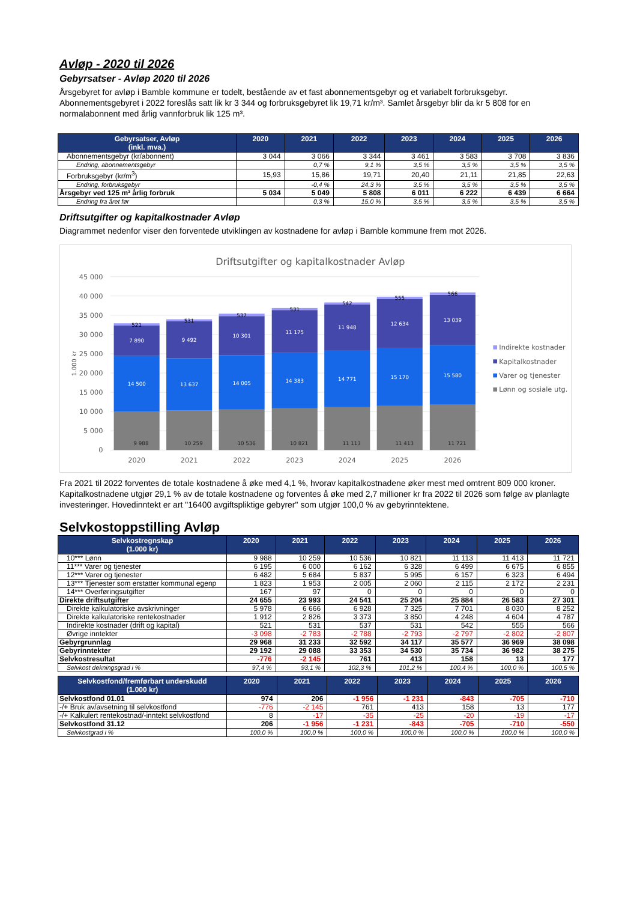Avløp - 2020 til 2026
Gebyrsatser - Avløp 2020 til 2026
Årsgebyret for avløp i Bamble kommune er todelt, bestående av et fast abonnementsgebyr og et variabelt forbruksgebyr. Abonnementsgebyret i 2022 foreslås satt lik kr 3 344 og forbruksgebyret lik 19,71 kr/m³. Samlet årsgebyr blir da kr 5 808 for en normalabonnent med årlig vannforbruk lik 125 m³.
| Gebyrsatser, Avløp (inkl. mva.) | 2020 | 2021 | 2022 | 2023 | 2024 | 2025 | 2026 |
| --- | --- | --- | --- | --- | --- | --- | --- |
| Abonnementsgebyr (kr/abonnent) | 3 044 | 3 066 | 3 344 | 3 461 | 3 583 | 3 708 | 3 836 |
| Endring, abonnementsgebyr | | 0,7 % | 9,1 % | 3,5 % | 3,5 % | 3,5 % | 3,5 % |
| Forbruksgebyr (kr/m<sup>3</sup>) | 15,93 | 15,86 | 19,71 | 20,40 | 21,11 | 21,85 | 22,63 |
| Endring, forbruksgebyr | | -0,4 % | 24,3 % | 3,5 % | 3,5 % | 3,5 % | 3,5 % |
| Årsgebyr ved 125 m³ årlig forbruk | 5 034 | 5 049 | 5 808 | 6 011 | 6 222 | 6 439 | 6 664 |
| Endring fra året før | | 0,3 % | 15,0 % | 3,5 % | 3,5 % | 3,5 % | 3,5 % |
Driftsutgifter og kapitalkostnader Avløp
Diagrammet nedenfor viser den forventede utviklingen av kostnadene for avløp i Bamble kommune frem mot 2026.
Driftsutgifter og kapitalkostnader Avløp
45 000
40 000
35 000
30 000
25 000
20 000
15 000
10 000
5 000
0
1.000 kr
9 988
10 259
10 536
10 821
11 113
11 413
11 721
14 500
13 637
14 005
14 383
14 771
15 170
15 580
7 890
9 492
10 301
11 175
11 948
12 634
13 039
521
531
537
531
542
555
566
2020
2021
2022
2023
2024
2025
2026
Indirekte kostnader
Kapitalkostnader
Varer og tjenester
Lønn og sosiale utg.
Fra 2021 til 2022 forventes de totale kostnadene å øke med 4,1 %, hvorav kapitalkostnadene øker mest med omtrent 809 000 kroner. Kapitalkostnadene utgjør 29,1 % av de totale kostnadene og forventes å øke med 2,7 millioner kr fra 2022 til 2026 som følge av planlagte investeringer. Hovedinntekt er art "16400 avgiftspliktige gebyrer" som utgjør 100,0 % av gebyrinntektene.
Selvkostoppstilling Avløp
| Selvkostregnskap (1.000 kr) | 2020 | 2021 | 2022 | 2023 | 2024 | 2025 | 2026 |
| --- | --- | --- | --- | --- | --- | --- | --- |
| 10*** Lønn | 9 988 | 10 259 | 10 536 | 10 821 | 11 113 | 11 413 | 11 721 |
| 11*** Varer og tjenester | 6 195 | 6 000 | 6 162 | 6 328 | 6 499 | 6 675 | 6 855 |
| 12*** Varer og tjenester | 6 482 | 5 684 | 5 837 | 5 995 | 6 157 | 6 323 | 6 494 |
| 13*** Tjenester som erstatter kommunal egenp | 1 823 | 1 953 | 2 005 | 2 060 | 2 115 | 2 172 | 2 231 |
| 14*** Overføringsutgifter | 167 | 97 | 0 | 0 | 0 | 0 | 0 |
| Direkte driftsutgifter | 24 655 | 23 993 | 24 541 | 25 204 | 25 884 | 26 583 | 27 301 |
| Direkte kalkulatoriske avskrivninger | 5 978 | 6 666 | 6 928 | 7 325 | 7 701 | 8 030 | 8 252 |
| Direkte kalkulatoriske rentekostnader | 1 912 | 2 826 | 3 373 | 3 850 | 4 248 | 4 604 | 4 787 |
| Indirekte kostnader (drift og kapital) | 521 | 531 | 537 | 531 | 542 | 555 | 566 |
| Øvrige inntekter | -3 098 | -2 783 | -2 788 | -2 793 | -2 797 | -2 802 | -2 807 |
| Gebyrgrunnlag | 29 968 | 31 233 | 32 592 | 34 117 | 35 577 | 36 969 | 38 098 |
| Gebyrinntekter | 29 192 | 29 088 | 33 353 | 34 530 | 35 734 | 36 982 | 38 275 |
| Selvkostresultat | -776 | -2 145 | 761 | 413 | 158 | 13 | 177 |
| Selvkost dekningsgrad i % | 97,4 % | 93,1 % | 102,3 % | 101,2 % | 100,4 % | 100,0 % | 100,5 % |
| Selvkostfond/fremførbart underskudd (1.000 kr) | 2020 | 2021 | 2022 | 2023 | 2024 | 2025 | 2026 |
| --- | --- | --- | --- | --- | --- | --- | --- |
| Selvkostfond 01.01 | 974 | 206 | -1 956 | -1 231 | -843 | -705 | -710 |
| -/+ Bruk av/avsetning til selvkostfond | -776 | -2 145 | 761 | 413 | 158 | 13 | 177 |
| -/+ Kalkulert rentekostnad/-inntekt selvkostfond | 8 | -17 | -35 | -25 | -20 | -19 | -17 |
| Selvkostfond 31.12 | 206 | -1 956 | -1 231 | -843 | -705 | -710 | -550 |
| Selvkostgrad i % | 100,0 % | 100,0 % | 100,0 % | 100,0 % | 100,0 % | 100,0 % | 100,0 % |